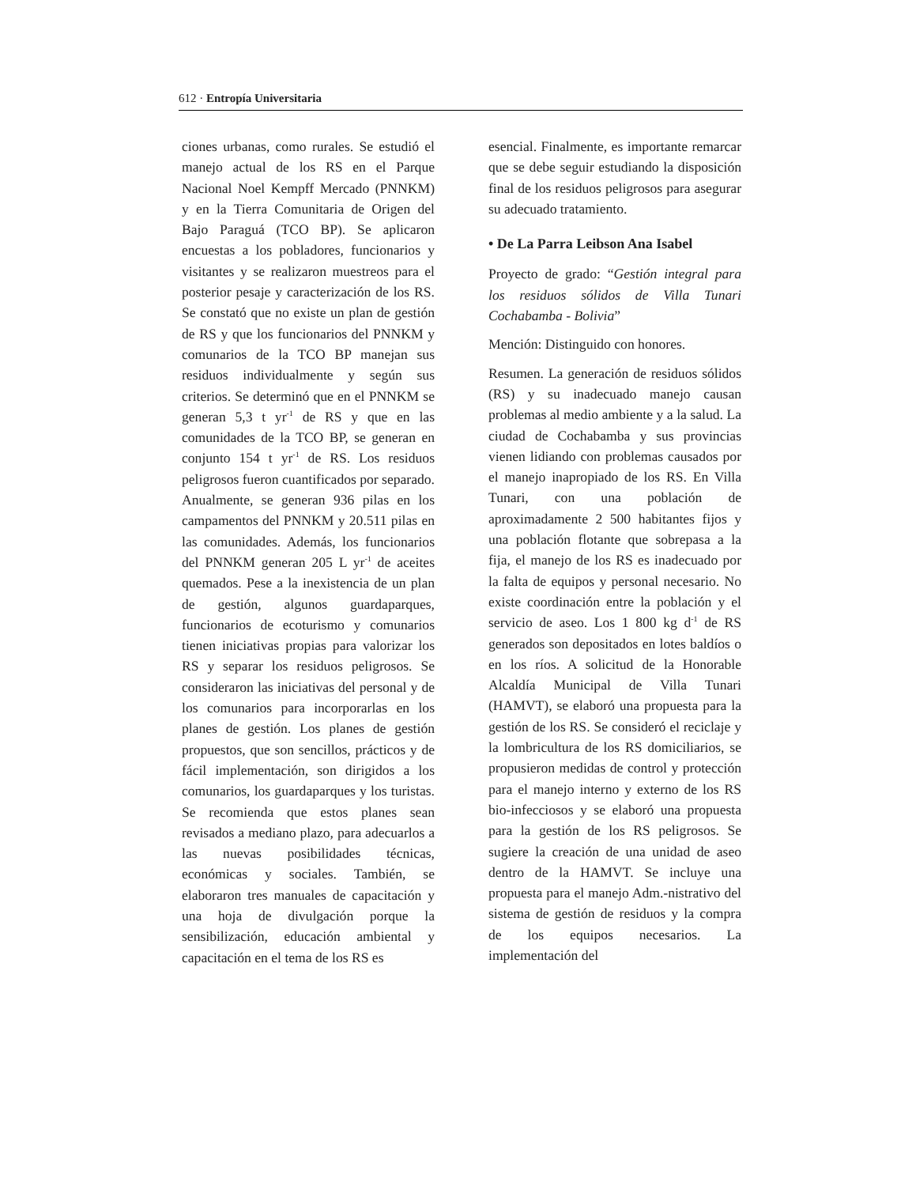612 · Entropía Universitaria
ciones urbanas, como rurales. Se estudió el manejo actual de los RS en el Parque Nacional Noel Kempff Mercado (PNNKM) y en la Tierra Comunitaria de Origen del Bajo Paraguá (TCO BP). Se aplicaron encuestas a los pobladores, funcionarios y visitantes y se realizaron muestreos para el posterior pesaje y caracterización de los RS. Se constató que no existe un plan de gestión de RS y que los funcionarios del PNNKM y comunarios de la TCO BP manejan sus residuos individualmente y según sus criterios. Se determinó que en el PNNKM se generan 5,3 t yr<sup>-1</sup> de RS y que en las comunidades de la TCO BP, se generan en conjunto 154 t yr<sup>-1</sup> de RS. Los residuos peligrosos fueron cuantificados por separado. Anualmente, se generan 936 pilas en los campamentos del PNNKM y 20.511 pilas en las comunidades. Además, los funcionarios del PNNKM generan 205 L yr<sup>-1</sup> de aceites quemados. Pese a la inexistencia de un plan de gestión, algunos guardaparques, funcionarios de ecoturismo y comunarios tienen iniciativas propias para valorizar los RS y separar los residuos peligrosos. Se consideraron las iniciativas del personal y de los comunarios para incorporarlas en los planes de gestión. Los planes de gestión propuestos, que son sencillos, prácticos y de fácil implementación, son dirigidos a los comunarios, los guardaparques y los turistas. Se recomienda que estos planes sean revisados a mediano plazo, para adecuarlos a las nuevas posibilidades técnicas, económicas y sociales. También, se elaboraron tres manuales de capacitación y una hoja de divulgación porque la sensibilización, educación ambiental y capacitación en el tema de los RS es
esencial. Finalmente, es importante remarcar que se debe seguir estudiando la disposición final de los residuos peligrosos para asegurar su adecuado tratamiento.
• De La Parra Leibson Ana Isabel
Proyecto de grado: “Gestión integral para los residuos sólidos de Villa Tunari Cochabamba - Bolivia”
Mención: Distinguido con honores.
Resumen. La generación de residuos sólidos (RS) y su inadecuado manejo causan problemas al medio ambiente y a la salud. La ciudad de Cochabamba y sus provincias vienen lidiando con problemas causados por el manejo inapropiado de los RS. En Villa Tunari, con una población de aproximadamente 2 500 habitantes fijos y una población flotante que sobrepasa a la fija, el manejo de los RS es inadecuado por la falta de equipos y personal necesario. No existe coordinación entre la población y el servicio de aseo. Los 1 800 kg d<sup>-1</sup> de RS generados son depositados en lotes baldíos o en los ríos. A solicitud de la Honorable Alcaldía Municipal de Villa Tunari (HAMVT), se elaboró una propuesta para la gestión de los RS. Se consideró el reciclaje y la lombricultura de los RS domiciliarios, se propusieron medidas de control y protección para el manejo interno y externo de los RS bio-infecciosos y se elaboró una propuesta para la gestión de los RS peligrosos. Se sugiere la creación de una unidad de aseo dentro de la HAMVT. Se incluye una propuesta para el manejo Adm.-nistrativo del sistema de gestión de residuos y la compra de los equipos necesarios. La implementación del